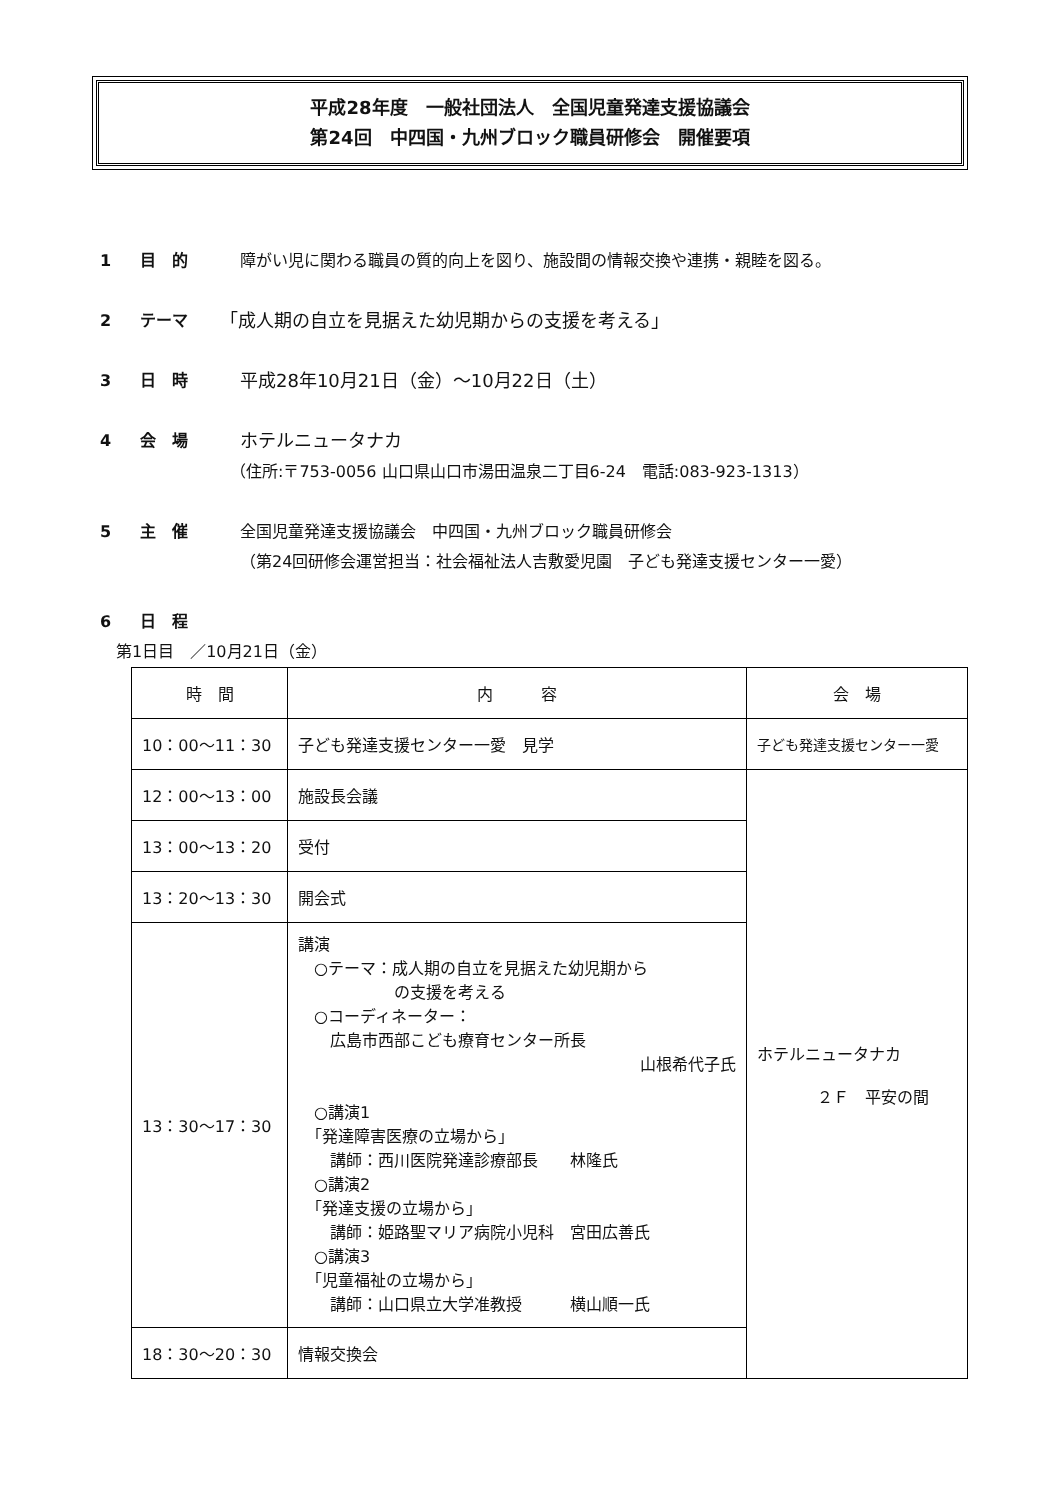平成28年度　一般社団法人　全国児童発達支援協議会
第24回　中四国・九州ブロック職員研修会　開催要項
1 目　的 障がい児に関わる職員の質的向上を図り、施設間の情報交換や連携・親睦を図る。
2 テーマ 「成人期の自立を見据えた幼児期からの支援を考える」
3 日　時 平成28年10月21日（金）～10月22日（土）
4 会　場 ホテルニュータナカ
（住所:〒753-0056 山口県山口市湯田温泉二丁目6-24　電話:083-923-1313）
5 主　催 全国児童発達支援協議会　中四国・九州ブロック職員研修会
（第24回研修会運営担当：社会福祉法人吉敷愛児園　子ども発達支援センター一愛）
6 日　程
第1日目　／10月21日（金）
| 時 間 | 内 容 | 会 場 |
| --- | --- | --- |
| 10：00～11：30 | 子ども発達支援センター一愛 見学 | 子ども発達支援センター一愛 |
| 12：00～13：00 | 施設長会議 | ホテルニュータナカ ２Ｆ 平安の間 |
| 13：00～13：20 | 受付 | |
| 13：20～13：30 | 開会式 | |
| 13：30～17：30 | 講演 ○テーマ：成人期の自立を見据えた幼児期から の支援を考える ○コーディネーター： 広島市西部こども療育センター所長 山根希代子氏 ○講演1 「発達障害医療の立場から」 講師：西川医院発達診療部長 林隆氏 ○講演2 「発達支援の立場から」 講師：姫路聖マリア病院小児科 宮田広善氏 ○講演3 「児童福祉の立場から」 講師：山口県立大学准教授 横山順一氏 | |
| 18：30～20：30 | 情報交換会 | |